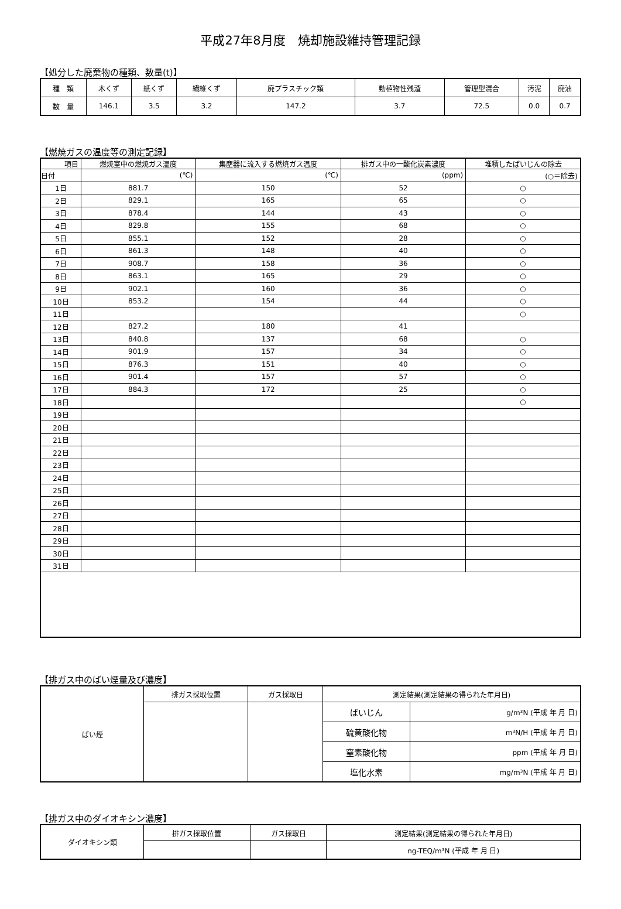平成27年8月度　焼却施設維持管理記録
【処分した廃棄物の種類、数量(t)】
| 種 類 | 木くず | 紙くず | 繊維くず | 廃プラスチック類 | 動植物性残渣 | 管理型混合 | 汚泥 | 廃油 |
| 数 量 | 146.1 | 3.5 | 3.2 | 147.2 | 3.7 | 72.5 | 0.0 | 0.7 |
【燃焼ガスの温度等の測定記録】
| 項目 | 燃焼室中の燃焼ガス温度 | 集塵器に流入する燃焼ガス温度 | 排ガス中の一酸化炭素濃度 | 堆積したばいじんの除去 |
| --- | --- | --- | --- | --- |
| 日付 | (℃) | (℃) | (ppm) | (○＝除去) |
| 1日 | 881.7 | 150 | 52 | ○ |
| 2日 | 829.1 | 165 | 65 | ○ |
| 3日 | 878.4 | 144 | 43 | ○ |
| 4日 | 829.8 | 155 | 68 | ○ |
| 5日 | 855.1 | 152 | 28 | ○ |
| 6日 | 861.3 | 148 | 40 | ○ |
| 7日 | 908.7 | 158 | 36 | ○ |
| 8日 | 863.1 | 165 | 29 | ○ |
| 9日 | 902.1 | 160 | 36 | ○ |
| 10日 | 853.2 | 154 | 44 | ○ |
| 11日 | | | | ○ |
| 12日 | 827.2 | 180 | 41 | |
| 13日 | 840.8 | 137 | 68 | ○ |
| 14日 | 901.9 | 157 | 34 | ○ |
| 15日 | 876.3 | 151 | 40 | ○ |
| 16日 | 901.4 | 157 | 57 | ○ |
| 17日 | 884.3 | 172 | 25 | ○ |
| 18日 | | | | ○ |
| 19日 | | | | |
| 20日 | | | | |
| 21日 | | | | |
| 22日 | | | | |
| 23日 | | | | |
| 24日 | | | | |
| 25日 | | | | |
| 26日 | | | | |
| 27日 | | | | |
| 28日 | | | | |
| 29日 | | | | |
| 30日 | | | | |
| 31日 | | | | |
【排ガス中のばい煙量及び濃度】
| ばい煙 | 排ガス採取位置 | ガス採取日 | 測定結果(測定結果の得られた年月日) | |
| | | | ばいじん | g/m³N (平成 年 月 日) |
| | | | 硫黄酸化物 | m³N/H (平成 年 月 日) |
| | | | 窒素酸化物 | ppm (平成 年 月 日) |
| | | | 塩化水素 | mg/m³N (平成 年 月 日) |
【排ガス中のダイオキシン濃度】
| ダイオキシン類 | 排ガス採取位置 | ガス採取日 | 測定結果(測定結果の得られた年月日) |
| | | | ng-TEQ/m³N (平成 年 月 日) |